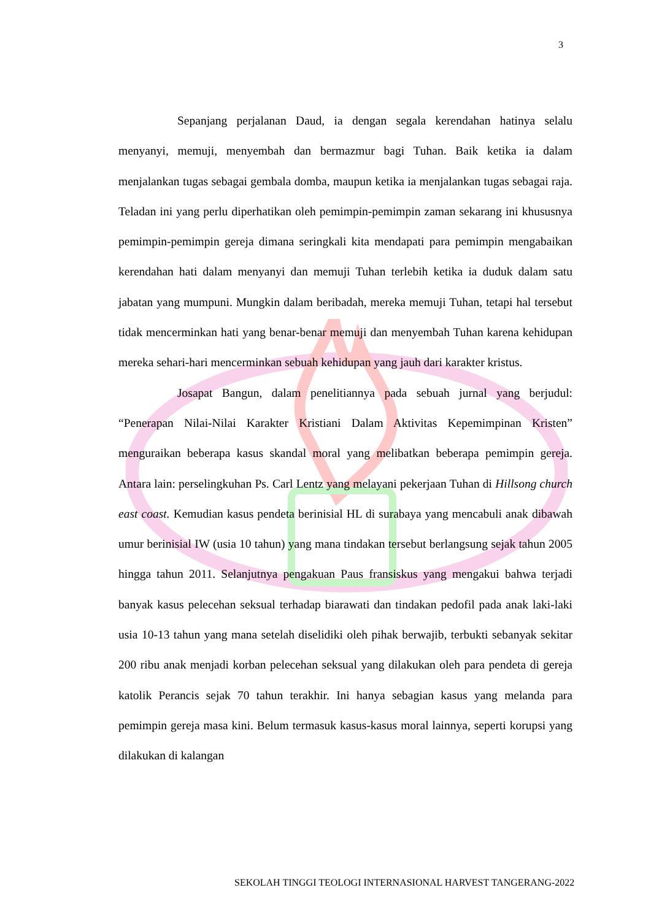3
Sepanjang perjalanan Daud, ia dengan segala kerendahan hatinya selalu menyanyi, memuji, menyembah dan bermazmur bagi Tuhan. Baik ketika ia dalam menjalankan tugas sebagai gembala domba, maupun ketika ia menjalankan tugas sebagai raja. Teladan ini yang perlu diperhatikan oleh pemimpin-pemimpin zaman sekarang ini khususnya pemimpin-pemimpin gereja dimana seringkali kita mendapati para pemimpin mengabaikan kerendahan hati dalam menyanyi dan memuji Tuhan terlebih ketika ia duduk dalam satu jabatan yang mumpuni. Mungkin dalam beribadah, mereka memuji Tuhan, tetapi hal tersebut tidak mencerminkan hati yang benar-benar memuji dan menyembah Tuhan karena kehidupan mereka sehari-hari mencerminkan sebuah kehidupan yang jauh dari karakter kristus.
Josapat Bangun, dalam penelitiannya pada sebuah jurnal yang berjudul: “Penerapan Nilai-Nilai Karakter Kristiani Dalam Aktivitas Kepemimpinan Kristen” menguraikan beberapa kasus skandal moral yang melibatkan beberapa pemimpin gereja. Antara lain: perselingkuhan Ps. Carl Lentz yang melayani pekerjaan Tuhan di Hillsong church east coast. Kemudian kasus pendeta berinisial HL di surabaya yang mencabuli anak dibawah umur berinisial IW (usia 10 tahun) yang mana tindakan tersebut berlangsung sejak tahun 2005 hingga tahun 2011. Selanjutnya pengakuan Paus fransiskus yang mengakui bahwa terjadi banyak kasus pelecehan seksual terhadap biarawati dan tindakan pedofil pada anak laki-laki usia 10-13 tahun yang mana setelah diselidiki oleh pihak berwajib, terbukti sebanyak sekitar 200 ribu anak menjadi korban pelecehan seksual yang dilakukan oleh para pendeta di gereja katolik Perancis sejak 70 tahun terakhir. Ini hanya sebagian kasus yang melanda para pemimpin gereja masa kini. Belum termasuk kasus-kasus moral lainnya, seperti korupsi yang dilakukan di kalangan
SEKOLAH TINGGI TEOLOGI INTERNASIONAL HARVEST TANGERANG-2022